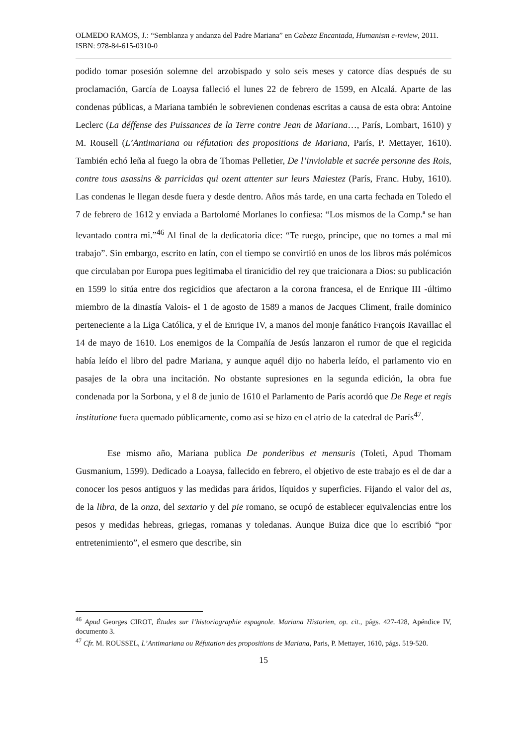OLMEDO RAMOS, J.: “Semblanza y andanza del Padre Mariana” en Cabeza Encantada, Humanism e-review, 2011. ISBN: 978-84-615-0310-0
podido tomar posesión solemne del arzobispado y solo seis meses y catorce días después de su proclamación, García de Loaysa falleció el lunes 22 de febrero de 1599, en Alcalá. Aparte de las condenas públicas, a Mariana también le sobrevienen condenas escritas a causa de esta obra: Antoine Leclerc (La déffense des Puissances de la Terre contre Jean de Mariana…, París, Lombart, 1610) y M. Rousell (L’Antimariana ou réfutation des propositions de Mariana, París, P. Mettayer, 1610). También echó leña al fuego la obra de Thomas Pelletier, De l’inviolable et sacrée personne des Rois, contre tous asassins & parricidas qui ozent attenter sur leurs Maiestez (París, Franc. Huby, 1610). Las condenas le llegan desde fuera y desde dentro. Años más tarde, en una carta fechada en Toledo el 7 de febrero de 1612 y enviada a Bartolomé Morlanes lo confiesa: “Los mismos de la Comp.ª se han levantado contra mi.”<sup>46</sup> Al final de la dedicatoria dice: “Te ruego, príncipe, que no tomes a mal mi trabajo”. Sin embargo, escrito en latín, con el tiempo se convirtió en unos de los libros más polémicos que circulaban por Europa pues legitimaba el tiranicidio del rey que traicionara a Dios: su publicación en 1599 lo sitúa entre dos regicidios que afectaron a la corona francesa, el de Enrique III -último miembro de la dinastía Valois- el 1 de agosto de 1589 a manos de Jacques Climent, fraile dominico perteneciente a la Liga Católica, y el de Enrique IV, a manos del monje fanático François Ravaillac el 14 de mayo de 1610. Los enemigos de la Compañía de Jesús lanzaron el rumor de que el regicida había leído el libro del padre Mariana, y aunque aquél dijo no haberla leído, el parlamento vio en pasajes de la obra una incitación. No obstante supresiones en la segunda edición, la obra fue condenada por la Sorbona, y el 8 de junio de 1610 el Parlamento de París acordó que De Rege et regis institutione fuera quemado públicamente, como así se hizo en el atrio de la catedral de París<sup>47</sup>.
Ese mismo año, Mariana publica De ponderibus et mensuris (Toleti, Apud Thomam Gusmanium, 1599). Dedicado a Loaysa, fallecido en febrero, el objetivo de este trabajo es el de dar a conocer los pesos antiguos y las medidas para áridos, líquidos y superficies. Fijando el valor del as, de la libra, de la onza, del sextario y del pie romano, se ocupó de establecer equivalencias entre los pesos y medidas hebreas, griegas, romanas y toledanas. Aunque Buiza dice que lo escribió “por entretenimiento”, el esmero que describe, sin
<sup>46</sup> Apud Georges CIROT, Études sur l’historiographie espagnole. Mariana Historien, op. cit., págs. 427-428, Apéndice IV, documento 3.
<sup>47</sup> Cfr. M. ROUSSEL, L’Antimariana ou Réfutation des propositions de Mariana, Paris, P. Mettayer, 1610, págs. 519-520.
15